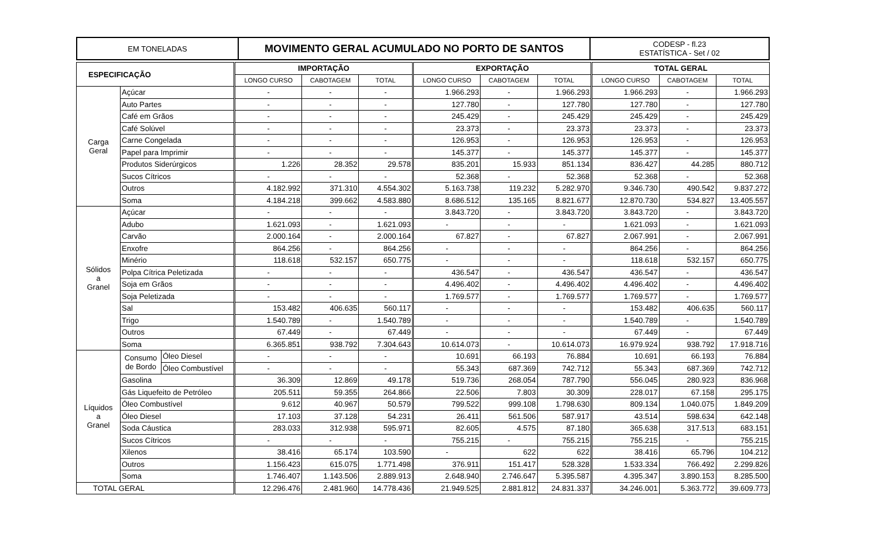| EM TONELADAS | MOVIMENTO GERAL ACUMULADO NO PORTO DE SANTOS | CODESP - fl.23 ESTATÍSTICA - Set / 02 |
| ESPECIFICAÇÃO | | | IMPORTAÇÃO | | | EXPORTAÇÃO | | | TOTAL GERAL | | |
| | | | LONGO CURSO | CABOTAGEM | TOTAL | LONGO CURSO | CABOTAGEM | TOTAL | LONGO CURSO | CABOTAGEM | TOTAL |
| Carga Geral | Açúcar | | - | - | - | 1.966.293 | - | 1.966.293 | 1.966.293 | - | 1.966.293 |
| | Auto Partes | | - | - | - | 127.780 | - | 127.780 | 127.780 | - | 127.780 |
| | Café em Grãos | | - | - | - | 245.429 | - | 245.429 | 245.429 | - | 245.429 |
| | Café Solúvel | | - | - | - | 23.373 | - | 23.373 | 23.373 | - | 23.373 |
| | Carne Congelada | | - | - | - | 126.953 | - | 126.953 | 126.953 | - | 126.953 |
| | Papel para Imprimir | | - | - | - | 145.377 | - | 145.377 | 145.377 | - | 145.377 |
| | Produtos Siderúrgicos | | 1.226 | 28.352 | 29.578 | 835.201 | 15.933 | 851.134 | 836.427 | 44.285 | 880.712 |
| | Sucos Cítricos | | - | - | - | 52.368 | - | 52.368 | 52.368 | - | 52.368 |
| | Outros | | 4.182.992 | 371.310 | 4.554.302 | 5.163.738 | 119.232 | 5.282.970 | 9.346.730 | 490.542 | 9.837.272 |
| | Soma | | 4.184.218 | 399.662 | 4.583.880 | 8.686.512 | 135.165 | 8.821.677 | 12.870.730 | 534.827 | 13.405.557 |
| Sólidos a Granel | Açúcar | | - | - | - | 3.843.720 | - | 3.843.720 | 3.843.720 | - | 3.843.720 |
| | Adubo | | 1.621.093 | - | 1.621.093 | - | - | - | 1.621.093 | - | 1.621.093 |
| | Carvão | | 2.000.164 | - | 2.000.164 | 67.827 | - | 67.827 | 2.067.991 | - | 2.067.991 |
| | Enxofre | | 864.256 | - | 864.256 | - | - | - | 864.256 | - | 864.256 |
| | Minério | | 118.618 | 532.157 | 650.775 | - | - | - | 118.618 | 532.157 | 650.775 |
| | Polpa Cítrica Peletizada | | - | - | - | 436.547 | - | 436.547 | 436.547 | - | 436.547 |
| | Soja em Grãos | | - | - | - | 4.496.402 | - | 4.496.402 | 4.496.402 | - | 4.496.402 |
| | Soja Peletizada | | - | - | - | 1.769.577 | - | 1.769.577 | 1.769.577 | - | 1.769.577 |
| | Sal | | 153.482 | 406.635 | 560.117 | - | - | - | 153.482 | 406.635 | 560.117 |
| | Trigo | | 1.540.789 | - | 1.540.789 | - | - | - | 1.540.789 | - | 1.540.789 |
| | Outros | | 67.449 | - | 67.449 | - | - | - | 67.449 | - | 67.449 |
| | Soma | | 6.365.851 | 938.792 | 7.304.643 | 10.614.073 | - | 10.614.073 | 16.979.924 | 938.792 | 17.918.716 |
| Líquidos a Granel | Consumo de Bordo | Óleo Diesel | - | - | - | 10.691 | 66.193 | 76.884 | 10.691 | 66.193 | 76.884 |
| | | Óleo Combustível | - | - | - | 55.343 | 687.369 | 742.712 | 55.343 | 687.369 | 742.712 |
| | Gasolina | | 36.309 | 12.869 | 49.178 | 519.736 | 268.054 | 787.790 | 556.045 | 280.923 | 836.968 |
| | Gás Liquefeito de Petróleo | | 205.511 | 59.355 | 264.866 | 22.506 | 7.803 | 30.309 | 228.017 | 67.158 | 295.175 |
| | Óleo Combustível | | 9.612 | 40.967 | 50.579 | 799.522 | 999.108 | 1.798.630 | 809.134 | 1.040.075 | 1.849.209 |
| | Óleo Diesel | | 17.103 | 37.128 | 54.231 | 26.411 | 561.506 | 587.917 | 43.514 | 598.634 | 642.148 |
| | Soda Cáustica | | 283.033 | 312.938 | 595.971 | 82.605 | 4.575 | 87.180 | 365.638 | 317.513 | 683.151 |
| | Sucos Cítricos | | - | - | - | 755.215 | - | 755.215 | 755.215 | - | 755.215 |
| | Xilenos | | 38.416 | 65.174 | 103.590 | - | 622 | 622 | 38.416 | 65.796 | 104.212 |
| | Outros | | 1.156.423 | 615.075 | 1.771.498 | 376.911 | 151.417 | 528.328 | 1.533.334 | 766.492 | 2.299.826 |
| | Soma | | 1.746.407 | 1.143.506 | 2.889.913 | 2.648.940 | 2.746.647 | 5.395.587 | 4.395.347 | 3.890.153 | 8.285.500 |
| TOTAL GERAL | | | 12.296.476 | 2.481.960 | 14.778.436 | 21.949.525 | 2.881.812 | 24.831.337 | 34.246.001 | 5.363.772 | 39.609.773 |